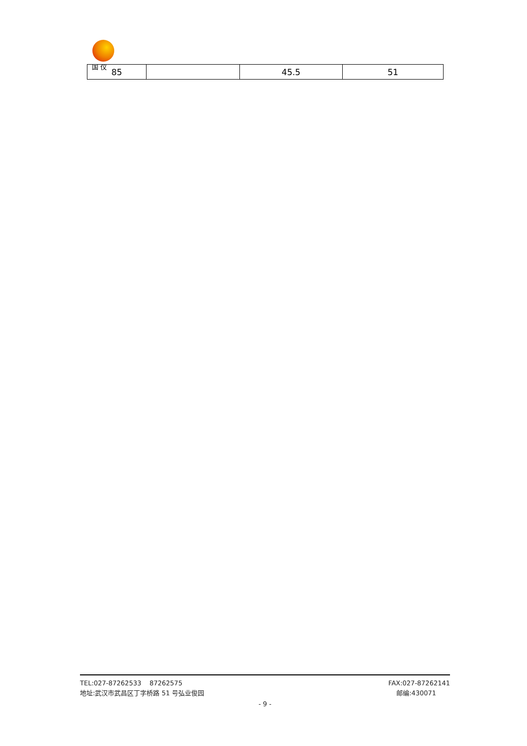国 仪
| 85 | | 45.5 | 51 |
TEL:027-87262533 87262575 FAX:027-87262141
地址:武汉市武昌区丁字桥路 51 号弘业俊园 邮编:430071
- 9 -